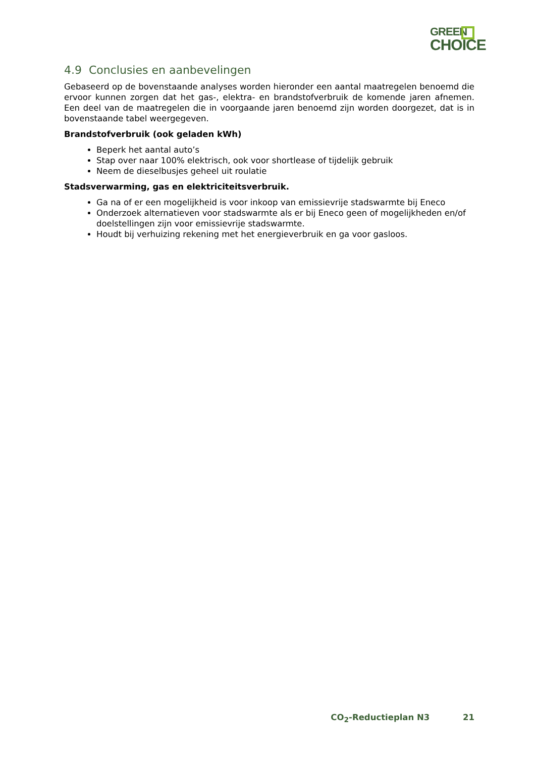GREEN
CHOICE
4.9 Conclusies en aanbevelingen
Gebaseerd op de bovenstaande analyses worden hieronder een aantal maatregelen benoemd die ervoor kunnen zorgen dat het gas-, elektra- en brandstofverbruik de komende jaren afnemen. Een deel van de maatregelen die in voorgaande jaren benoemd zijn worden doorgezet, dat is in bovenstaande tabel weergegeven.
Brandstofverbruik (ook geladen kWh)
Beperk het aantal auto’s
Stap over naar 100% elektrisch, ook voor shortlease of tijdelijk gebruik
Neem de dieselbusjes geheel uit roulatie
Stadsverwarming, gas en elektriciteitsverbruik.
Ga na of er een mogelijkheid is voor inkoop van emissievrije stadswarmte bij Eneco
Onderzoek alternatieven voor stadswarmte als er bij Eneco geen of mogelijkheden en/of doelstellingen zijn voor emissievrije stadswarmte.
Houdt bij verhuizing rekening met het energieverbruik en ga voor gasloos.
CO<sub>2</sub>-Reductieplan N3 21